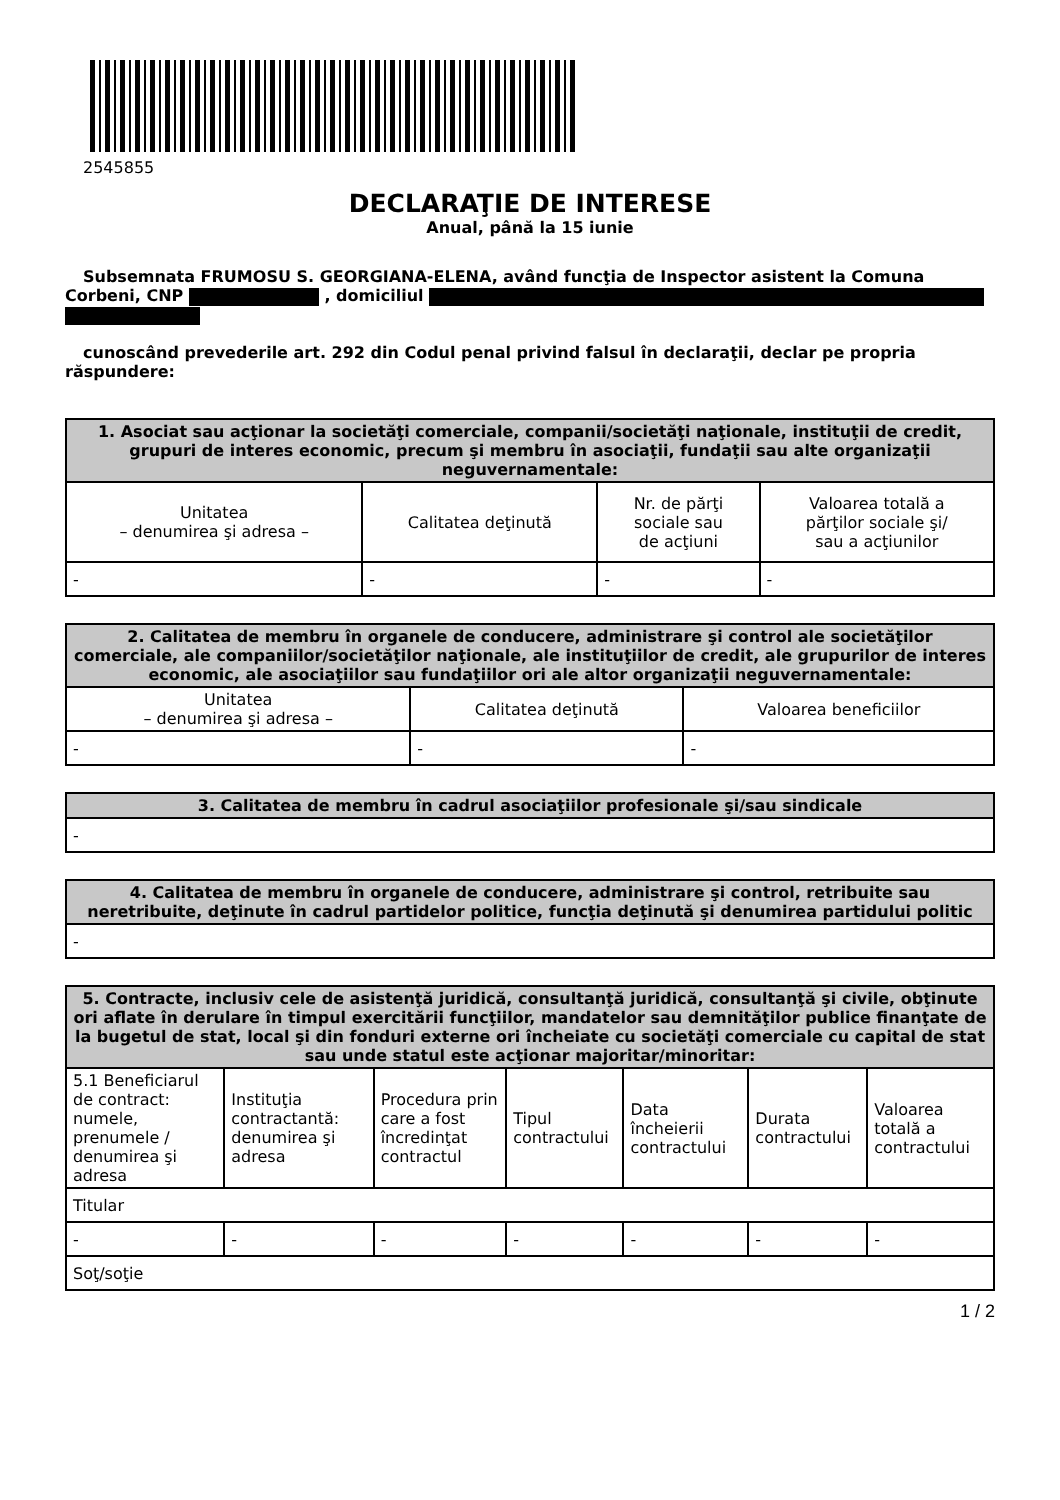2545855
DECLARAŢIE DE INTERESE
Anual, până la 15 iunie
Subsemnata FRUMOSU S. GEORGIANA-ELENA, având funcţia de Inspector asistent la Comuna Corbeni, CNP , domiciliul
cunoscând prevederile art. 292 din Codul penal privind falsul în declaraţii, declar pe propria răspundere:
| 1. Asociat sau acţionar la societăţi comerciale, companii/societăţi naţionale, instituţii de credit, grupuri de interes economic, precum şi membru în asociaţii, fundaţii sau alte organizaţii neguvernamentale: | | | |
| --- | --- | --- | --- |
| Unitatea – denumirea şi adresa – | Calitatea deţinută | Nr. de părţi sociale sau de acţiuni | Valoarea totală a părţilor sociale şi/ sau a acţiunilor |
| - | - | - | - |
| 2. Calitatea de membru în organele de conducere, administrare şi control ale societăţilor comerciale, ale companiilor/societăţilor naţionale, ale instituţiilor de credit, ale grupurilor de interes economic, ale asociaţiilor sau fundaţiilor ori ale altor organizaţii neguvernamentale: | | |
| --- | --- | --- |
| Unitatea – denumirea şi adresa – | Calitatea deţinută | Valoarea beneficiilor |
| - | - | - |
| 3. Calitatea de membru în cadrul asociaţiilor profesionale şi/sau sindicale |
| --- |
| - |
| 4. Calitatea de membru în organele de conducere, administrare şi control, retribuite sau neretribuite, deţinute în cadrul partidelor politice, funcţia deţinută şi denumirea partidului politic |
| --- |
| - |
| 5. Contracte, inclusiv cele de asistenţă juridică, consultanţă juridică, consultanţă şi civile, obţinute ori aflate în derulare în timpul exercitării funcţiilor, mandatelor sau demnităţilor publice finanţate de la bugetul de stat, local şi din fonduri externe ori încheiate cu societăţi comerciale cu capital de stat sau unde statul este acţionar majoritar/minoritar: | | | | | | |
| --- | --- | --- | --- | --- | --- | --- |
| 5.1 Beneficiarul de contract: numele, prenumele / denumirea şi adresa | Instituţia contractantă: denumirea şi adresa | Procedura prin care a fost încredinţat contractul | Tipul contractului | Data încheierii contractului | Durata contractului | Valoarea totală a contractului |
| Titular | | | | | | |
| - | - | - | - | - | - | - |
| Soţ/soţie | | | | | | |
1 / 2